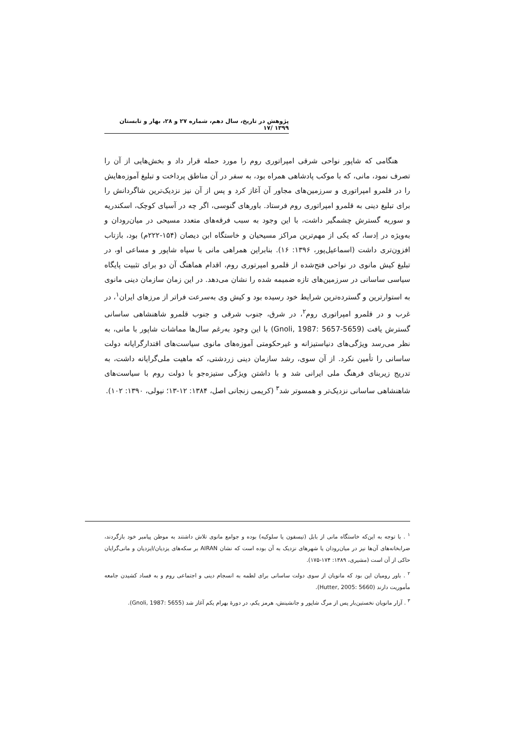پژوهش در تاریخ، سال دهم، شماره ۲۷ و ۲۸، بهار و تابستان ۱۳۹۹ /۱۷
هنگامی که شاپور نواحی شرقی امپراتوری روم را مورد حمله قرار داد و بخش‌هایی از آن را تصرف نمود، مانی، که با موکب پادشاهی همراه بود، به سفر در آن مناطق پرداخت و تبلیغ آموزه‌هایش را در قلمرو امپراتوری و سرزمین‌های مجاور آن آغاز کرد و پس از آن نیز نزدیک‌ترین شاگردانش را برای تبلیغ دینی به قلمرو امپراتوری روم فرستاد. باورهای گنوسی، اگر چه در آسیای کوچک، اسکندریه و سوریه گسترش چشمگیر داشت، با این وجود به سبب فرقه‌های متعدد مسیحی در میان‌رودان و به‌ویژه در اِدسا، که یکی از مهم‌ترین مراکز مسیحیان و خاستگاه ابن دیصان (۱۵۴-۲۲۲م) بود، بازتاب افزون‌تری داشت (اسماعیل‌پور، ۱۳۹۶: ۱۶). بنابراین همراهی مانی با سپاه شاپور و مساعی او، در تبلیغ کیش مانوی در نواحی فتح‌شده از قلمرو امپرتوری روم، اقدام هماهنگ آن دو برای تثبیت پایگاه سیاسی ساسانی در سرزمین‌های تازه ضمیمه شده را نشان می‌دهد. در این زمان سازمان دینی مانوی به استوارترین و گسترده‌ترین شرایط خود رسیده بود و کیش وی به‌سرعت فراتر از مرزهای ایران<sup>۱</sup>، در غرب و در قلمرو امپراتوری روم<sup>۲</sup>، در شرق، جنوب شرقی و جنوب قلمرو شاهنشاهی ساسانی گسترش یافت (Gnoli, 1987: 5657-5659) با این وجود به‌رغم سال‌ها مماشات شاپور با مانی، به نظر می‌رسد ویژگی‌های دنیاستیزانه و غیرحکومتی آموزه‌های مانوی سیاست‌های اقتدارگرایانه دولت ساسانی را تأمین نکرد. از آن سوی، رشد سازمان دینی زردشتی، که ماهیت ملی‌گرایانه داشت، به تدریج زیربنای فرهنگ ملی ایرانی شد و با داشتن ویژگی ستیزه‌جو با دولت روم با سیاست‌های شاهنشاهی ساسانی نزدیک‌تر و همسوتر شد<sup>۳</sup> (کریمی زنجانی اصل، ۱۳۸۴: ۱۲-۱۳؛ نیولی، ۱۳۹۰: ۱۰۲).
<sup>۱</sup> . با توجه به این‌که خاستگاه مانی از بابل (تیسفون یا سلوکیه) بوده و جوامع مانوی تلاش داشتند به موطن پیامبر خود بازگردند، ضرابخانه‌های آن‌ها نیز در میان‌رودان یا شهرهای نزدیک به آن بوده است که نشان AIRAN بر سکه‌های یزدیان/ایزدیان و مانی‌گرایان حاکی از آن است (مشیری، ۱۳۸۹: ۱۷۴-۱۷۵).
<sup>۲</sup> . باور رومیان این بود که مانویان از سوی دولت ساسانی برای لطمه به انسجام دینی و اجتماعی روم و به فساد کشیدن جامعه مأموریت دارند (Hutter, 2005: 5660).
<sup>۳</sup> . آزار مانویان نخستین‌بار پس از مرگ شاپور و جانشینش، هرمز یکم، در دورهٔ بهرام یکم آغاز شد (Gnoli, 1987: 5655).